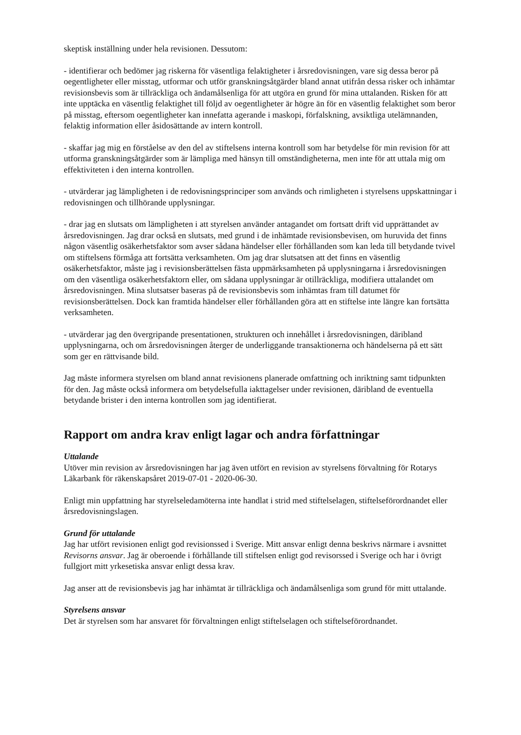skeptisk inställning under hela revisionen. Dessutom:
- identifierar och bedömer jag riskerna för väsentliga felaktigheter i årsredovisningen, vare sig dessa beror på oegentligheter eller misstag, utformar och utför granskningsåtgärder bland annat utifrån dessa risker och inhämtar revisionsbevis som är tillräckliga och ändamålsenliga för att utgöra en grund för mina uttalanden. Risken för att inte upptäcka en väsentlig felaktighet till följd av oegentligheter är högre än för en väsentlig felaktighet som beror på misstag, eftersom oegentligheter kan innefatta agerande i maskopi, förfalskning, avsiktliga utelämnanden, felaktig information eller åsidosättande av intern kontroll.
- skaffar jag mig en förståelse av den del av stiftelsens interna kontroll som har betydelse för min revision för att utforma granskningsåtgärder som är lämpliga med hänsyn till omständigheterna, men inte för att uttala mig om effektiviteten i den interna kontrollen.
- utvärderar jag lämpligheten i de redovisningsprinciper som används och rimligheten i styrelsens uppskattningar i redovisningen och tillhörande upplysningar.
- drar jag en slutsats om lämpligheten i att styrelsen använder antagandet om fortsatt drift vid upprättandet av årsredovisningen. Jag drar också en slutsats, med grund i de inhämtade revisionsbevisen, om huruvida det finns någon väsentlig osäkerhetsfaktor som avser sådana händelser eller förhållanden som kan leda till betydande tvivel om stiftelsens förmåga att fortsätta verksamheten. Om jag drar slutsatsen att det finns en väsentlig osäkerhetsfaktor, måste jag i revisionsberättelsen fästa uppmärksamheten på upplysningarna i årsredovisningen om den väsentliga osäkerhetsfaktorn eller, om sådana upplysningar är otillräckliga, modifiera uttalandet om årsredovisningen. Mina slutsatser baseras på de revisionsbevis som inhämtas fram till datumet för revisionsberättelsen. Dock kan framtida händelser eller förhållanden göra att en stiftelse inte längre kan fortsätta verksamheten.
- utvärderar jag den övergripande presentationen, strukturen och innehållet i årsredovisningen, däribland upplysningarna, och om årsredovisningen återger de underliggande transaktionerna och händelserna på ett sätt som ger en rättvisande bild.
Jag måste informera styrelsen om bland annat revisionens planerade omfattning och inriktning samt tidpunkten för den. Jag måste också informera om betydelsefulla iakttagelser under revisionen, däribland de eventuella betydande brister i den interna kontrollen som jag identifierat.
Rapport om andra krav enligt lagar och andra författningar
Uttalande
Utöver min revision av årsredovisningen har jag även utfört en revision av styrelsens förvaltning för Rotarys Läkarbank för räkenskapsåret 2019-07-01 - 2020-06-30.
Enligt min uppfattning har styrelseledamöterna inte handlat i strid med stiftelselagen, stiftelseförordnandet eller årsredovisningslagen.
Grund för uttalande
Jag har utfört revisionen enligt god revisionssed i Sverige. Mitt ansvar enligt denna beskrivs närmare i avsnittet Revisorns ansvar. Jag är oberoende i förhållande till stiftelsen enligt god revisorssed i Sverige och har i övrigt fullgjort mitt yrkesetiska ansvar enligt dessa krav.
Jag anser att de revisionsbevis jag har inhämtat är tillräckliga och ändamålsenliga som grund för mitt uttalande.
Styrelsens ansvar
Det är styrelsen som har ansvaret för förvaltningen enligt stiftelselagen och stiftelseförordnandet.